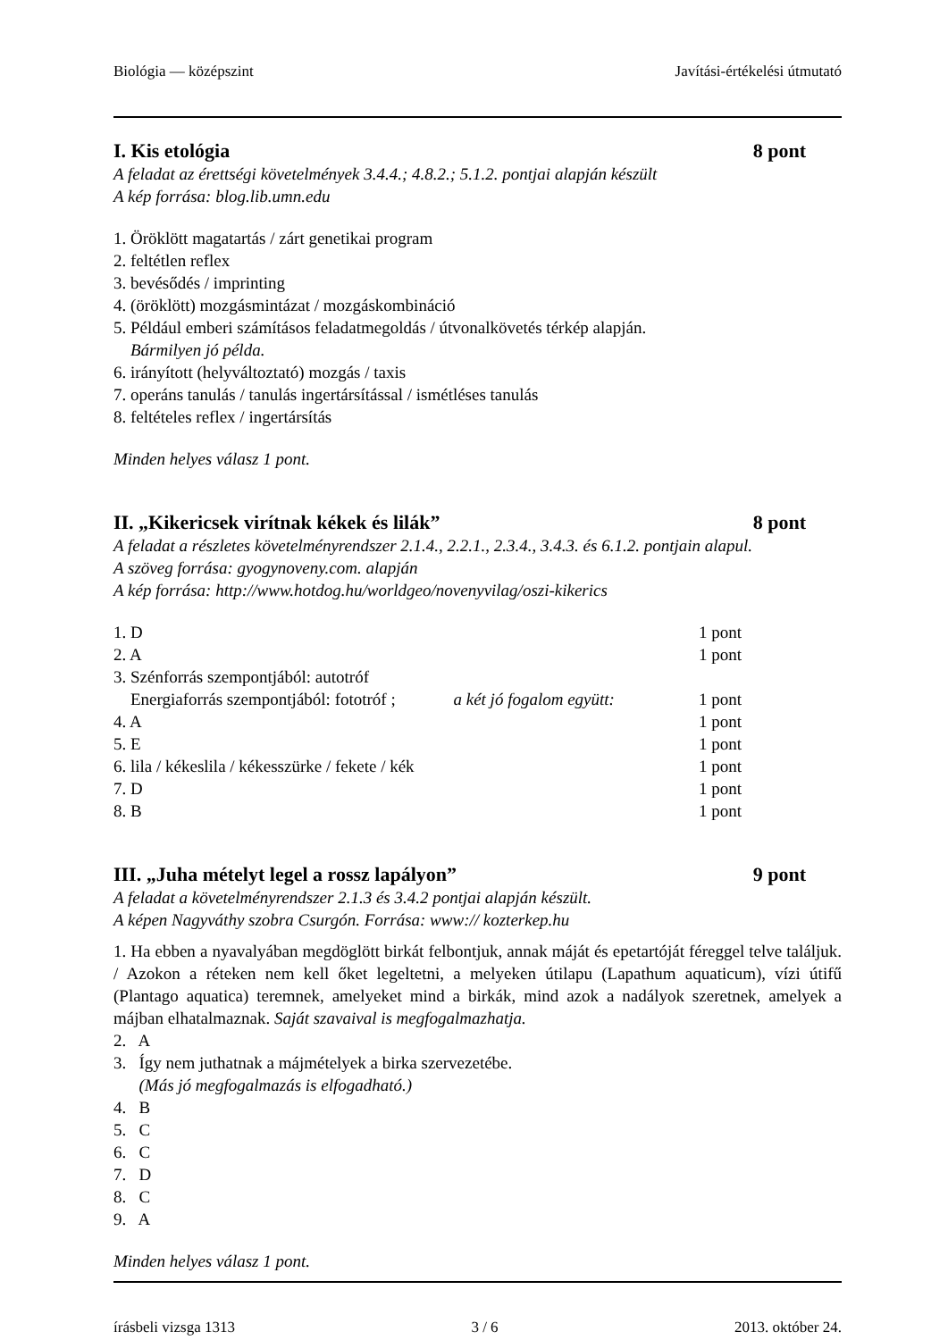Biológia — középszint Javítási-értékelési útmutató
I. Kis etológia 8 pont
A feladat az érettségi követelmények 3.4.4.; 4.8.2.; 5.1.2. pontjai alapján készült
A kép forrása: blog.lib.umn.edu
1. Öröklött magatartás / zárt genetikai program
2. feltétlen reflex
3. bevésődés / imprinting
4. (öröklött) mozgásmintázat / mozgáskombináció
5. Például emberi számításos feladatmegoldás / útvonalkövetés térkép alapján.
Bármilyen jó példa.
6. irányított (helyváltoztató) mozgás / taxis
7. operáns tanulás / tanulás ingertársítással / ismétléses tanulás
8. feltételes reflex / ingertársítás
Minden helyes válasz 1 pont.
II. „Kikericsek virítnak kékek és lilák” 8 pont
A feladat a részletes követelményrendszer 2.1.4., 2.2.1., 2.3.4., 3.4.3. és 6.1.2. pontjain alapul.
A szöveg forrása: gyogynoveny.com. alapján
A kép forrása: http://www.hotdog.hu/worldgeo/novenyvilag/oszi-kikerics
1. D 1 pont
2. A 1 pont
3. Szénforrás szempontjából: autotróf
Energiaforrás szempontjából: fototróf ; a két jó fogalom együtt: 1 pont
4. A 1 pont
5. E 1 pont
6. lila / kékeslila / kékesszürke / fekete / kék 1 pont
7. D 1 pont
8. B 1 pont
III. „Juha mételyt legel a rossz lapályon” 9 pont
A feladat a követelményrendszer 2.1.3 és 3.4.2 pontjai alapján készült.
A képen Nagyváthy szobra Csurgón. Forrása: www:// kozterkep.hu
1. Ha ebben a nyavalyában megdöglött birkát felbontjuk, annak máját és epetartóját féreggel telve találjuk. / Azokon a réteken nem kell őket legeltetni, a melyeken útilapu (Lapathum aquaticum), vízi útifű (Plantago aquatica) teremnek, amelyeket mind a birkák, mind azok a nadályok szeretnek, amelyek a májban elhatalmaznak. Saját szavaival is megfogalmazhatja.
2. A
3. Így nem juthatnak a májmételyek a birka szervezetébe.
(Más jó megfogalmazás is elfogadható.)
4. B
5. C
6. C
7. D
8. C
9. A
Minden helyes válasz 1 pont.
írásbeli vizsga 1313 3 / 6 2013. október 24.